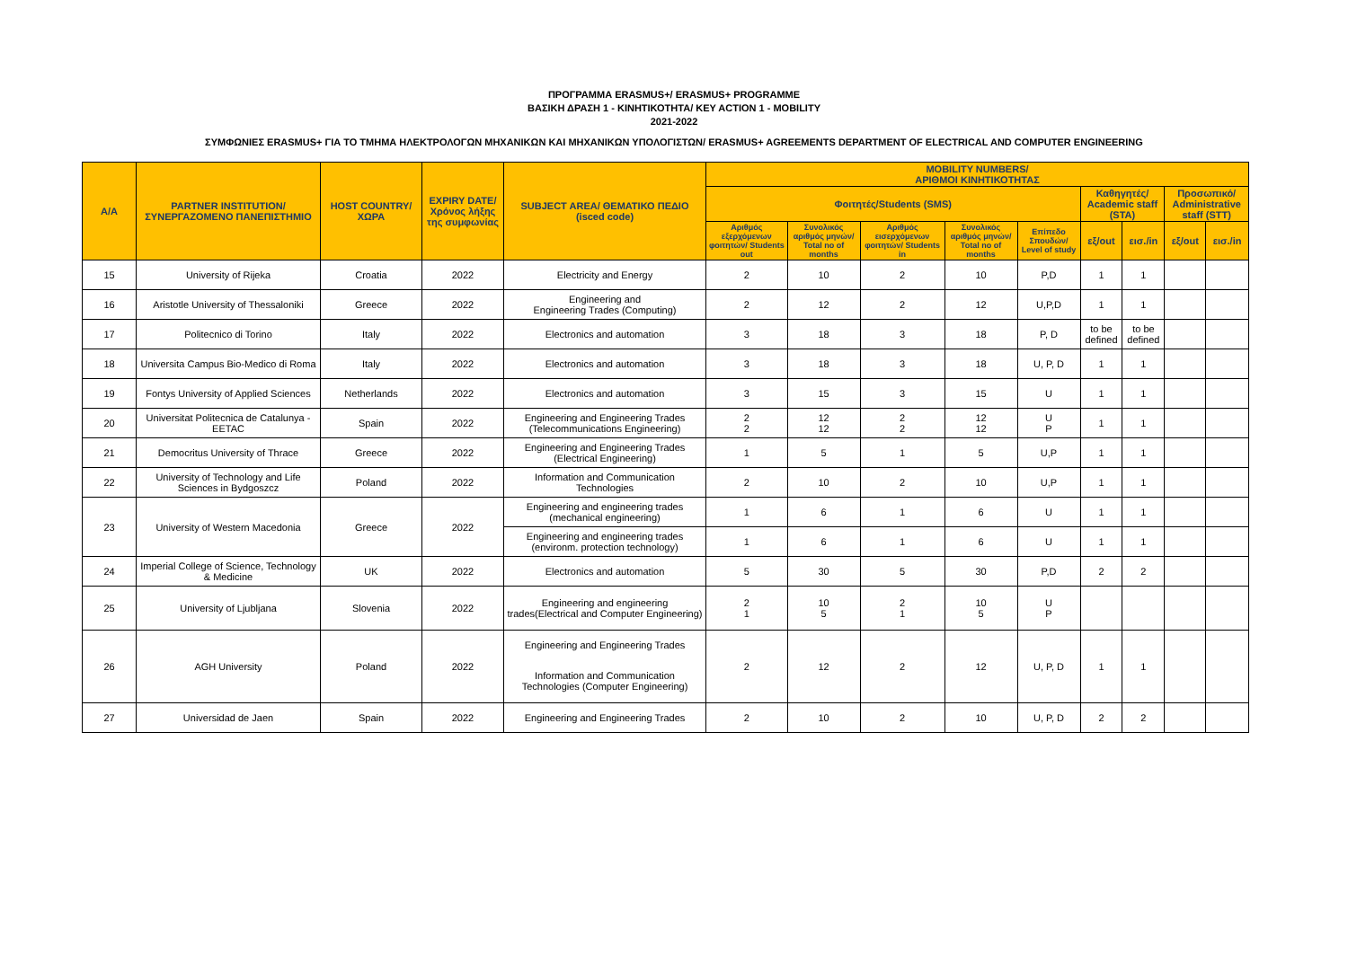ΠΡΟΓΡΑΜΜΑ ERASMUS+/ ERASMUS+ PROGRAMME
ΒΑΣΙΚΗ ΔΡΑΣΗ 1 - ΚΙΝΗΤΙΚΟΤΗΤΑ/ KEY ACTION 1 - MOBILITY
2021-2022
ΣΥΜΦΩΝΙΕΣ ERASMUS+ ΓΙΑ ΤΟ ΤΜΗΜΑ ΗΛΕΚΤΡΟΛΟΓΩΝ ΜΗΧΑΝΙΚΩΝ ΚΑΙ ΜΗΧΑΝΙΚΩΝ ΥΠΟΛΟΓΙΣΤΩΝ/ ERASMUS+ AGREEMENTS DEPARTMENT OF ELECTRICAL AND COMPUTER ENGINEERING
| A/A | PARTNER INSTITUTION/ ΣΥΝΕΡΓΑΖΟΜΕΝΟ ΠΑΝΕΠΙΣΤΗΜΙΟ | HOST COUNTRY/ ΧΩΡΑ | EXPIRY DATE/ Χρόνος λήξης της συμφωνίας | SUBJECT AREA/ ΘΕΜΑΤΙΚΟ ΠΕΔΙΟ (isced code) | MOBILITY NUMBERS/ ΑΡΙΘΜΟΙ ΚΙΝΗΤΙΚΟΤΗΤΑΣ | | | | | | | | |
| --- | --- | --- | --- | --- | --- | --- | --- | --- | --- | --- | --- | --- | --- |
| | | | | | Φοιτητές/Students (SMS) | | | | | Καθηγητές/ Academic staff (STA) | | Προσωπικό/ Administrative staff (STT) | |
| | | | | | Αριθμός εξερχόμενων φοιτητών/ Students out | Συνολικός αριθμός μηνών/ Total no of months | Αριθμός εισερχόμενων φοιτητών/ Students in | Συνολικός αριθμός μηνών/ Total no of months | Επίπεδο Σπουδών/ Level of study | εξ/out | εισ./in | εξ/out | εισ./in |
| 15 | University of Rijeka | Croatia | 2022 | Electricity and Energy | 2 | 10 | 2 | 10 | P,D | 1 | 1 | | |
| 16 | Aristotle University of Thessaloniki | Greece | 2022 | Engineering and Engineering Trades (Computing) | 2 | 12 | 2 | 12 | U,P,D | 1 | 1 | | |
| 17 | Politecnico di Torino | Italy | 2022 | Electronics and automation | 3 | 18 | 3 | 18 | P, D | to be defined | to be defined | | |
| 18 | Universita Campus Bio-Medico di Roma | Italy | 2022 | Electronics and automation | 3 | 18 | 3 | 18 | U, P, D | 1 | 1 | | |
| 19 | Fontys University of Applied Sciences | Netherlands | 2022 | Electronics and automation | 3 | 15 | 3 | 15 | U | 1 | 1 | | |
| 20 | Universitat Politecnica de Catalunya - EETAC | Spain | 2022 | Engineering and Engineering Trades (Telecommunications Engineering) | 2 2 | 12 12 | 2 2 | 12 12 | U P | 1 | 1 | | |
| 21 | Democritus University of Thrace | Greece | 2022 | Engineering and Engineering Trades (Electrical Engineering) | 1 | 5 | 1 | 5 | U,P | 1 | 1 | | |
| 22 | University of Technology and Life Sciences in Bydgoszcz | Poland | 2022 | Information and Communication Technologies | 2 | 10 | 2 | 10 | U,P | 1 | 1 | | |
| 23 | University of Western Macedonia | Greece | 2022 | Engineering and engineering trades (mechanical engineering) | 1 | 6 | 1 | 6 | U | 1 | 1 | | |
| | | | | Engineering and engineering trades (environm. protection technology) | 1 | 6 | 1 | 6 | U | 1 | 1 | | |
| 24 | Imperial College of Science, Technology & Medicine | UK | 2022 | Electronics and automation | 5 | 30 | 5 | 30 | P,D | 2 | 2 | | |
| 25 | University of Ljubljana | Slovenia | 2022 | Engineering and engineering trades(Electrical and Computer Engineering) | 2 1 | 10 5 | 2 1 | 10 5 | U P | | | | |
| 26 | AGH University | Poland | 2022 | Engineering and Engineering Trades | 2 | 12 | 2 | 12 | U, P, D | 1 | 1 | | |
| | | | | Information and Communication Technologies (Computer Engineering) | | | | | | | | | |
| 27 | Universidad de Jaen | Spain | 2022 | Engineering and Engineering Trades | 2 | 10 | 2 | 10 | U, P, D | 2 | 2 | | |